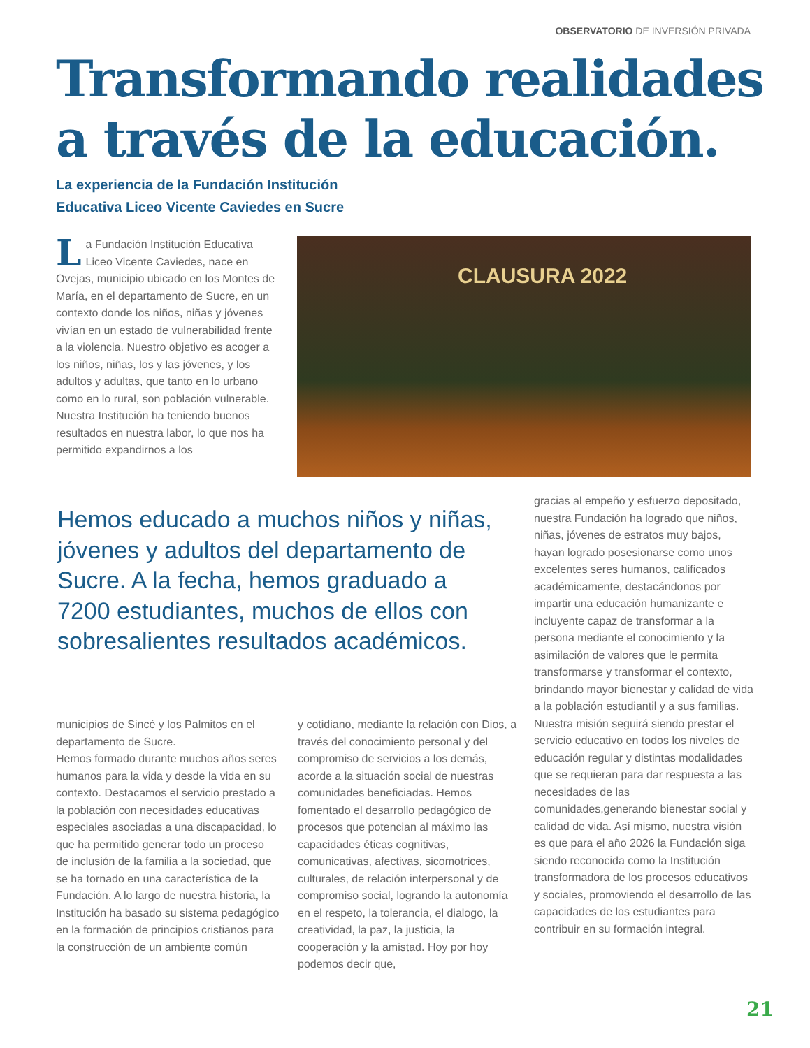OBSERVATORIO DE INVERSIÓN PRIVADA
Transformando realidades
a través de la educación.
La experiencia de la Fundación Institución
Educativa Liceo Vicente Caviedes en Sucre
La Fundación Institución Educativa Liceo Vicente Caviedes, nace en Ovejas, municipio ubicado en los Montes de María, en el departamento de Sucre, en un contexto donde los niños, niñas y jóvenes vivían en un estado de vulnerabilidad frente a la violencia. Nuestro objetivo es acoger a los niños, niñas, los y las jóvenes, y los adultos y adultas, que tanto en lo urbano como en lo rural, son población vulnerable. Nuestra Institución ha teniendo buenos resultados en nuestra labor, lo que nos ha permitido expandirnos a los
CLAUSURA 2022
Hemos educado a muchos niños y niñas, jóvenes y adultos del departamento de Sucre. A la fecha, hemos graduado a 7200 estudiantes, muchos de ellos con sobresalientes resultados académicos.
municipios de Sincé y los Palmitos en el departamento de Sucre.
Hemos formado durante muchos años seres humanos para la vida y desde la vida en su contexto. Destacamos el servicio prestado a la población con necesidades educativas especiales asociadas a una discapacidad, lo que ha permitido generar todo un proceso de inclusión de la familia a la sociedad, que se ha tornado en una característica de la Fundación. A lo largo de nuestra historia, la Institución ha basado su sistema pedagógico en la formación de principios cristianos para la construcción de un ambiente común
y cotidiano, mediante la relación con Dios, a través del conocimiento personal y del compromiso de servicios a los demás, acorde a la situación social de nuestras comunidades beneficiadas. Hemos fomentado el desarrollo pedagógico de procesos que potencian al máximo las capacidades éticas cognitivas, comunicativas, afectivas, sicomotrices, culturales, de relación interpersonal y de compromiso social, logrando la autonomía en el respeto, la tolerancia, el dialogo, la creatividad, la paz, la justicia, la cooperación y la amistad. Hoy por hoy podemos decir que,
gracias al empeño y esfuerzo depositado, nuestra Fundación ha logrado que niños, niñas, jóvenes de estratos muy bajos, hayan logrado posesionarse como unos excelentes seres humanos, calificados académicamente, destacándonos por impartir una educación humanizante e incluyente capaz de transformar a la persona mediante el conocimiento y la asimilación de valores que le permita transformarse y transformar el contexto, brindando mayor bienestar y calidad de vida a la población estudiantil y a sus familias. Nuestra misión seguirá siendo prestar el servicio educativo en todos los niveles de educación regular y distintas modalidades que se requieran para dar respuesta a las necesidades de las comunidades,generando bienestar social y calidad de vida. Así mismo, nuestra visión es que para el año 2026 la Fundación siga siendo reconocida como la Institución transformadora de los procesos educativos y sociales, promoviendo el desarrollo de las capacidades de los estudiantes para contribuir en su formación integral.
21